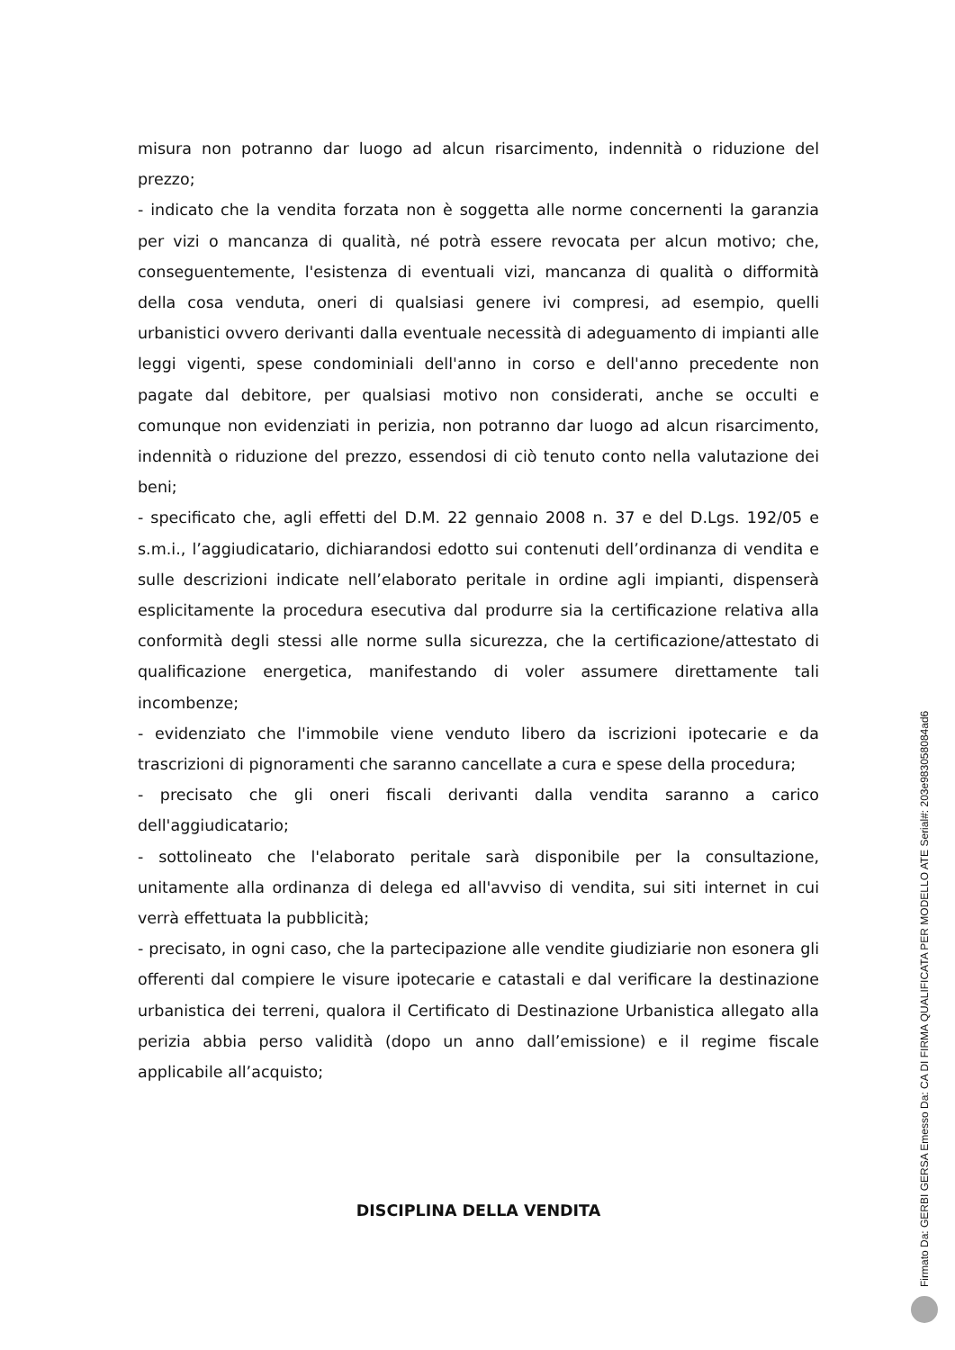misura non potranno dar luogo ad alcun risarcimento, indennità o riduzione del prezzo;
- indicato che la vendita forzata non è soggetta alle norme concernenti la garanzia per vizi o mancanza di qualità, né potrà essere revocata per alcun motivo; che, conseguentemente, l'esistenza di eventuali vizi, mancanza di qualità o difformità della cosa venduta, oneri di qualsiasi genere ivi compresi, ad esempio, quelli urbanistici ovvero derivanti dalla eventuale necessità di adeguamento di impianti alle leggi vigenti, spese condominiali dell'anno in corso e dell'anno precedente non pagate dal debitore, per qualsiasi motivo non considerati, anche se occulti e comunque non evidenziati in perizia, non potranno dar luogo ad alcun risarcimento, indennità o riduzione del prezzo, essendosi di ciò tenuto conto nella valutazione dei beni;
- specificato che, agli effetti del D.M. 22 gennaio 2008 n. 37 e del D.Lgs. 192/05 e s.m.i., l’aggiudicatario, dichiarandosi edotto sui contenuti dell’ordinanza di vendita e sulle descrizioni indicate nell’elaborato peritale in ordine agli impianti, dispenserà esplicitamente la procedura esecutiva dal produrre sia la certificazione relativa alla conformità degli stessi alle norme sulla sicurezza, che la certificazione/attestato di qualificazione energetica, manifestando di voler assumere direttamente tali incombenze;
- evidenziato che l'immobile viene venduto libero da iscrizioni ipotecarie e da trascrizioni di pignoramenti che saranno cancellate a cura e spese della procedura;
- precisato che gli oneri fiscali derivanti dalla vendita saranno a carico dell'aggiudicatario;
- sottolineato che l'elaborato peritale sarà disponibile per la consultazione, unitamente alla ordinanza di delega ed all'avviso di vendita, sui siti internet in cui verrà effettuata la pubblicità;
- precisato, in ogni caso, che la partecipazione alle vendite giudiziarie non esonera gli offerenti dal compiere le visure ipotecarie e catastali e dal verificare la destinazione urbanistica dei terreni, qualora il Certificato di Destinazione Urbanistica allegato alla perizia abbia perso validità (dopo un anno dall’emissione) e il regime fiscale applicabile all’acquisto;
DISCIPLINA DELLA VENDITA
Firmato Da: GERBI GERSA Emesso Da: CA DI FIRMA QUALIFICATA PER MODELLO ATE Serial#: 203e9830580­84ad6